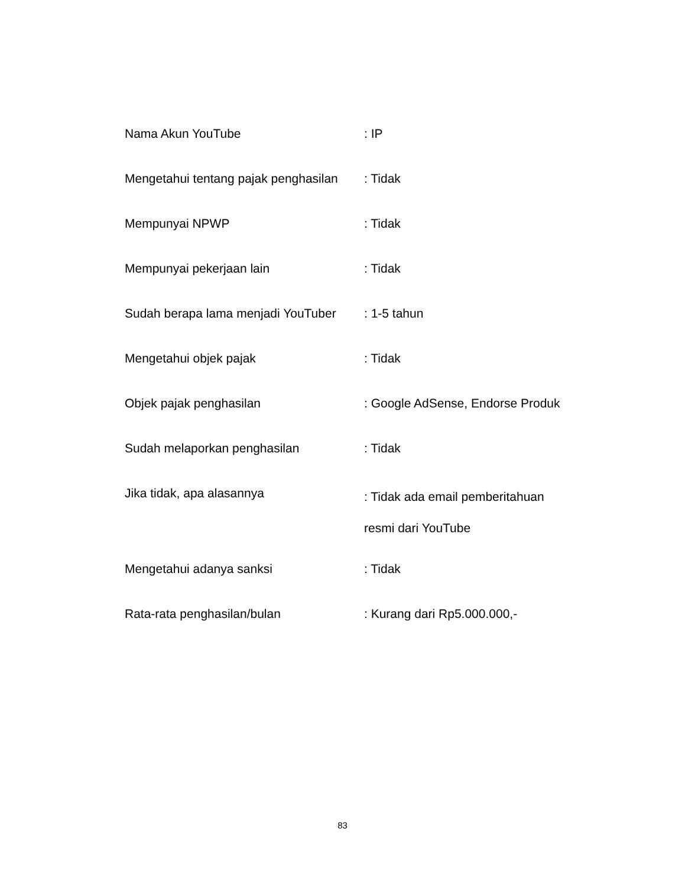| Nama Akun YouTube | : IP |
| Mengetahui tentang pajak penghasilan | : Tidak |
| Mempunyai NPWP | : Tidak |
| Mempunyai pekerjaan lain | : Tidak |
| Sudah berapa lama menjadi YouTuber | : 1-5 tahun |
| Mengetahui objek pajak | : Tidak |
| Objek pajak penghasilan | : Google AdSense, Endorse Produk |
| Sudah melaporkan penghasilan | : Tidak |
| Jika tidak, apa alasannya | : Tidak ada email pemberitahuan resmi dari YouTube |
| Mengetahui adanya sanksi | : Tidak |
| Rata-rata penghasilan/bulan | : Kurang dari Rp5.000.000,- |
83